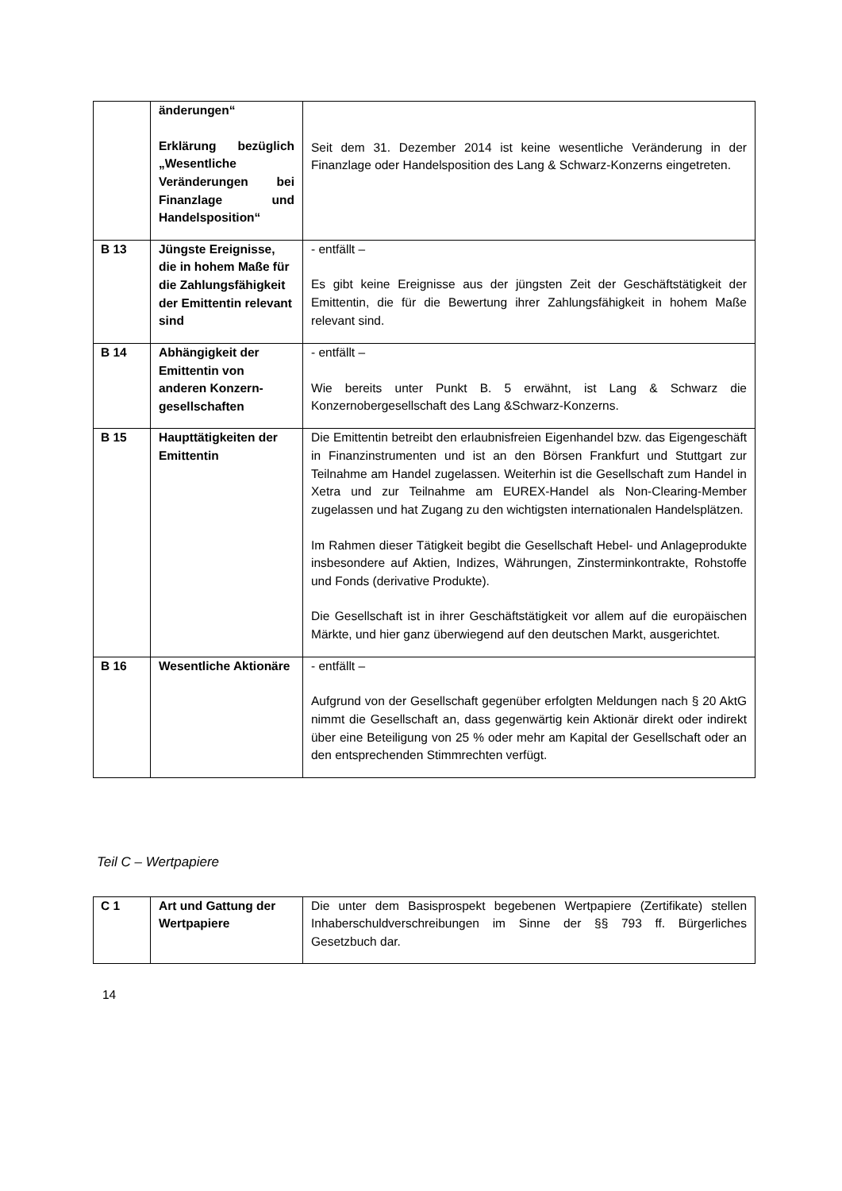| | änderungen“ Erklärung bezüglich „Wesentliche Veränderungen bei Finanzlage und Handelsposition“ | Seit dem 31. Dezember 2014 ist keine wesentliche Veränderung in der Finanzlage oder Handelsposition des Lang & Schwarz-Konzerns eingetreten. |
| B 13 | Jüngste Ereignisse, die in hohem Maße für die Zahlungsfähigkeit der Emittentin relevant sind | - entfällt – Es gibt keine Ereignisse aus der jüngsten Zeit der Geschäftstätigkeit der Emittentin, die für die Bewertung ihrer Zahlungsfähigkeit in hohem Maße relevant sind. |
| B 14 | Abhängigkeit der Emittentin von anderen Konzern­gesellschaften | - entfällt – Wie bereits unter Punkt B. 5 erwähnt, ist Lang & Schwarz die Konzernobergesellschaft des Lang &Schwarz-Konzerns. |
| B 15 | Haupttätigkeiten der Emittentin | Die Emittentin betreibt den erlaubnisfreien Eigenhandel bzw. das Eigengeschäft in Finanzinstrumenten und ist an den Börsen Frankfurt und Stuttgart zur Teilnahme am Handel zugelassen. Weiterhin ist die Gesellschaft zum Handel in Xetra und zur Teilnahme am EUREX-Handel als Non-Clearing-Member zugelassen und hat Zugang zu den wichtigsten internationalen Handelsplätzen. Im Rahmen dieser Tätigkeit begibt die Gesellschaft Hebel- und Anlageprodukte insbesondere auf Aktien, Indizes, Währungen, Zinsterminkontrakte, Rohstoffe und Fonds (derivative Produkte). Die Gesellschaft ist in ihrer Geschäftstätigkeit vor allem auf die europäischen Märkte, und hier ganz überwiegend auf den deutschen Markt, ausgerichtet. |
| B 16 | Wesentliche Aktionäre | - entfällt – Aufgrund von der Gesellschaft gegenüber erfolgten Meldungen nach § 20 AktG nimmt die Gesellschaft an, dass gegenwärtig kein Aktionär direkt oder indirekt über eine Beteiligung von 25 % oder mehr am Kapital der Gesellschaft oder an den entsprechenden Stimmrechten verfügt. |
Teil C – Wertpapiere
| C 1 | Art und Gattung der Wertpapiere | Die unter dem Basisprospekt begebenen Wertpapiere (Zertifikate) stellen Inhaberschuldverschreibungen im Sinne der §§ 793 ff. Bürgerliches Gesetzbuch dar. |
14